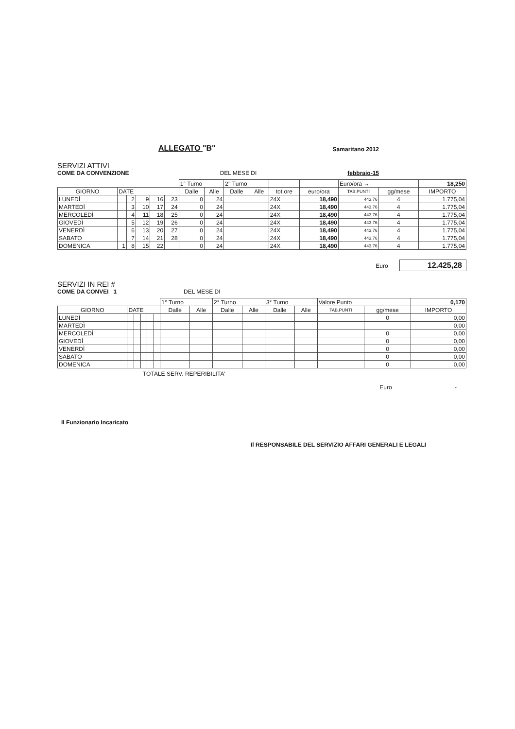ALLEGATO "B"
Samaritano 2012
SERVIZI ATTIVI
COME DA CONVENZIONE
DEL MESE DI
febbraio-15
| | | | | | | 1° Turno | | 2° Turno | | | | Euro/ora → | | 18,250 |
| GIORNO | DATE | | | | | Dalle | Alle | Dalle | Alle | tot.ore | euro/ora | TAB.PUNTI | gg/mese | IMPORTO |
| LUNEDÌ | | 2 | 9 | 16 | 23 | 0 | 24 | | | 24X | 18,490 | 443,76 | 4 | 1.775,04 |
| MARTEDÌ | | 3 | 10 | 17 | 24 | 0 | 24 | | | 24X | 18,490 | 443,76 | 4 | 1.775,04 |
| MERCOLEDÌ | | 4 | 11 | 18 | 25 | 0 | 24 | | | 24X | 18,490 | 443,76 | 4 | 1.775,04 |
| GIOVEDÌ | | 5 | 12 | 19 | 26 | 0 | 24 | | | 24X | 18,490 | 443,76 | 4 | 1.775,04 |
| VENERDÌ | | 6 | 13 | 20 | 27 | 0 | 24 | | | 24X | 18,490 | 443,76 | 4 | 1.775,04 |
| SABATO | | 7 | 14 | 21 | 28 | 0 | 24 | | | 24X | 18,490 | 443,76 | 4 | 1.775,04 |
| DOMENICA | 1 | 8 | 15 | 22 | | 0 | 24 | | | 24X | 18,490 | 443,76 | 4 | 1.775,04 |
Euro 12.425,28
SERVIZI IN REI #
COME DA CONVEI 1
DEL MESE DI
| | | | | | | 1° Turno | | 2° Turno | | 3° Turno | | Valore Punto | | 0,170 |
| GIORNO | DATE | | | | | Dalle | Alle | Dalle | Alle | Dalle | Alle | TAB.PUNTI | gg/mese | IMPORTO |
| LUNEDÌ | | | | | | | | | | | | | 0 | 0,00 |
| MARTEDÌ | | | | | | | | | | | | | | 0,00 |
| MERCOLEDÌ | | | | | | | | | | | | | 0 | 0,00 |
| GIOVEDÌ | | | | | | | | | | | | | 0 | 0,00 |
| VENERDÌ | | | | | | | | | | | | | 0 | 0,00 |
| SABATO | | | | | | | | | | | | | 0 | 0,00 |
| DOMENICA | | | | | | | | | | | | | 0 | 0,00 |
TOTALE SERV. REPERIBILITA'
Euro -
Il Funzionario Incaricato
Il RESPONSABILE DEL SERVIZIO AFFARI GENERALI E LEGALI